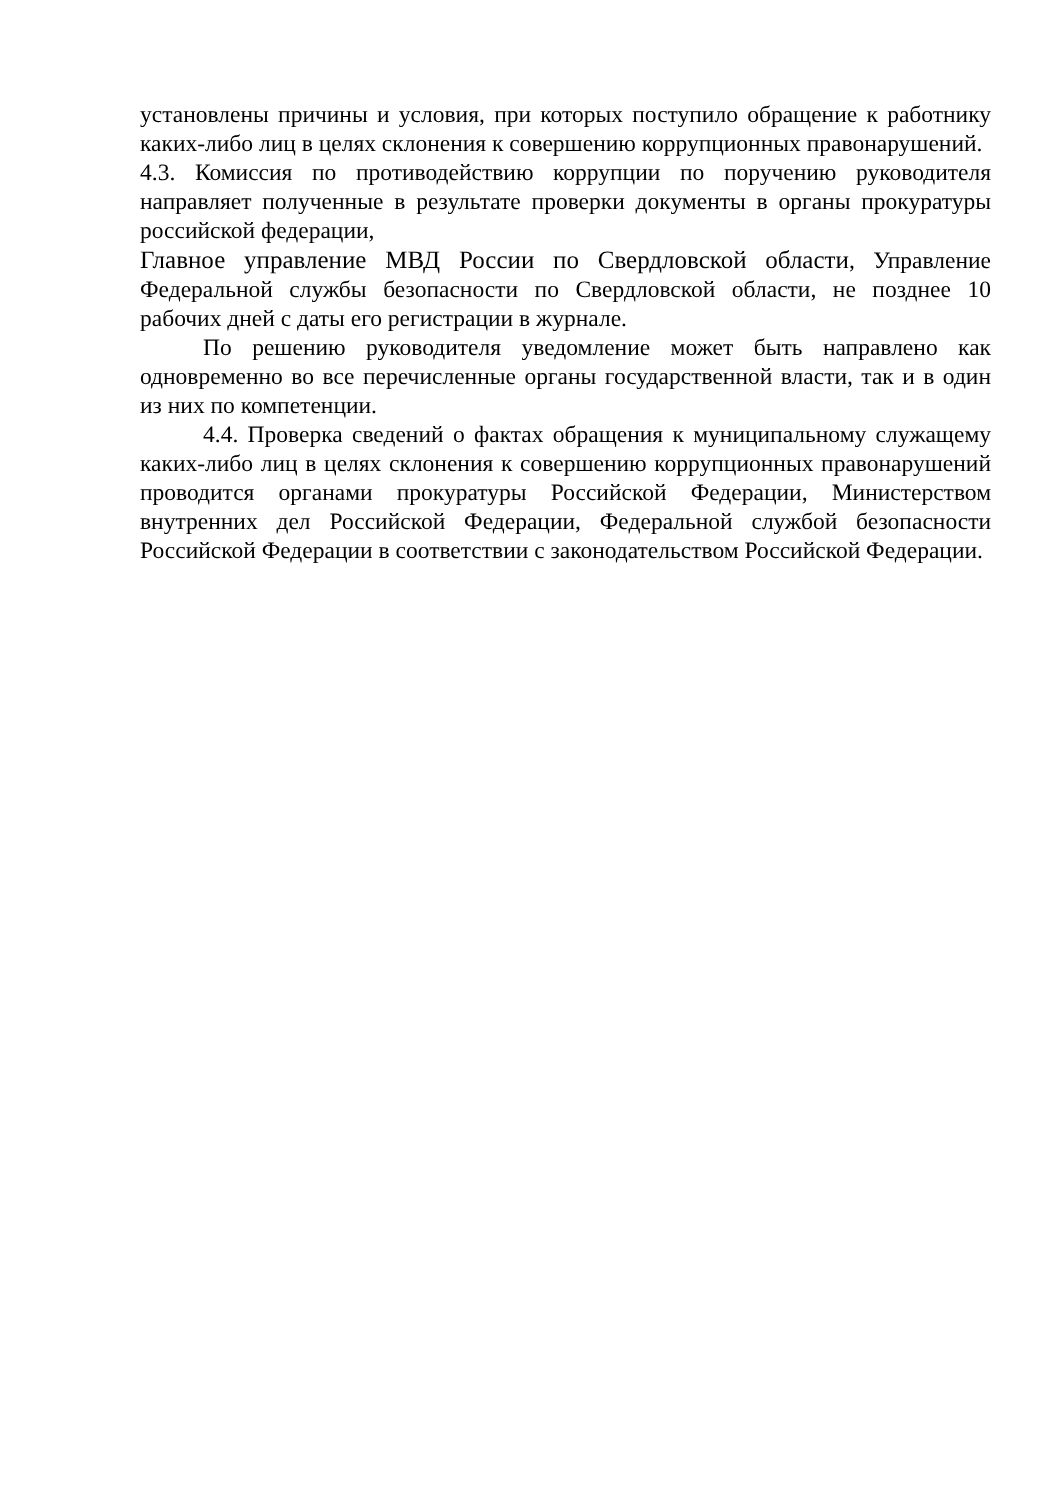установлены причины и условия, при которых поступило обращение к работнику каких-либо лиц в целях склонения к совершению коррупционных правонарушений.
4.3. Комиссия по противодействию коррупции по поручению руководителя направляет полученные в результате проверки документы в органы прокуратуры российской федерации,
Главное управление МВД России по Свердловской области, Управление Федеральной службы безопасности по Свердловской области, не позднее 10 рабочих дней с даты его регистрации в журнале.
По решению руководителя уведомление может быть направлено как одновременно во все перечисленные органы государственной власти, так и в один из них по компетенции.
4.4. Проверка сведений о фактах обращения к муниципальному служащему каких-либо лиц в целях склонения к совершению коррупционных правонарушений проводится органами прокуратуры Российской Федерации, Министерством внутренних дел Российской Федерации, Федеральной службой безопасности Российской Федерации в соответствии с законодательством Российской Федерации.